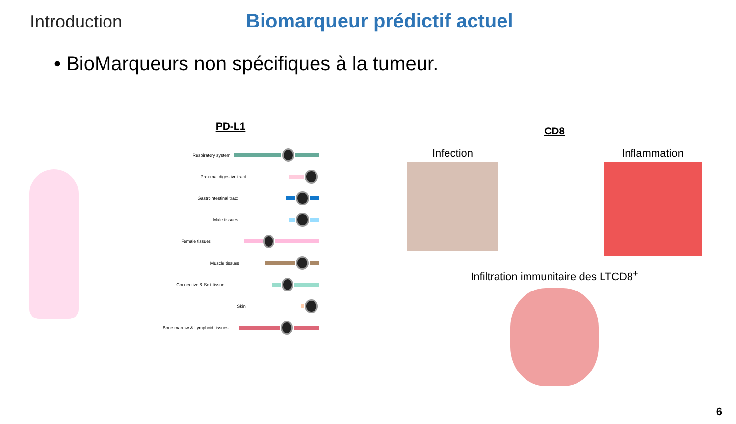Introduction Biomarqueur prédictif actuel
• BioMarqueurs non spécifiques à la tumeur.
PD-L1
Respiratory system
Proximal digestive tract
Gastrointestinal tract
Male tissues
Female tissues
Muscle tissues
Connective & Soft tissue
Skin
Bone marrow & Lymphoid tissues
CD8
Infection Inflammation
Infiltration immunitaire des LTCD8<sup>+</sup>
6